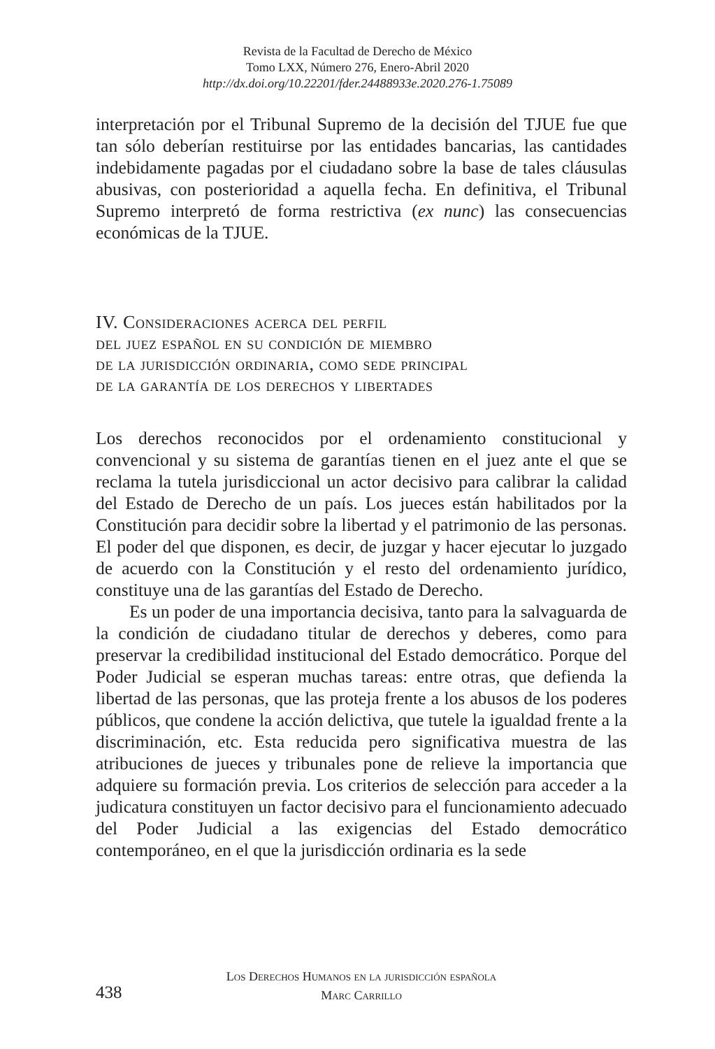Revista de la Facultad de Derecho de México
Tomo LXX, Número 276, Enero-Abril 2020
http://dx.doi.org/10.22201/fder.24488933e.2020.276-1.75089
interpretación por el Tribunal Supremo de la decisión del TJUE fue que tan sólo deberían restituirse por las entidades bancarias, las cantidades indebidamente pagadas por el ciudadano sobre la base de tales cláusulas abusivas, con posterioridad a aquella fecha. En definitiva, el Tribunal Supremo interpretó de forma restrictiva (ex nunc) las consecuencias económicas de la TJUE.
IV. Consideraciones acerca del perfil
del juez español en su condición de miembro
de la jurisdicción ordinaria, como sede principal
de la garantía de los derechos y libertades
Los derechos reconocidos por el ordenamiento constitucional y convencional y su sistema de garantías tienen en el juez ante el que se reclama la tutela jurisdiccional un actor decisivo para calibrar la calidad del Estado de Derecho de un país. Los jueces están habilitados por la Constitución para decidir sobre la libertad y el patrimonio de las personas. El poder del que disponen, es decir, de juzgar y hacer ejecutar lo juzgado de acuerdo con la Constitución y el resto del ordenamiento jurídico, constituye una de las garantías del Estado de Derecho.
Es un poder de una importancia decisiva, tanto para la salvaguarda de la condición de ciudadano titular de derechos y deberes, como para preservar la credibilidad institucional del Estado democrático. Porque del Poder Judicial se esperan muchas tareas: entre otras, que defienda la libertad de las personas, que las proteja frente a los abusos de los poderes públicos, que condene la acción delictiva, que tutele la igualdad frente a la discriminación, etc. Esta reducida pero significativa muestra de las atribuciones de jueces y tribunales pone de relieve la importancia que adquiere su formación previa. Los criterios de selección para acceder a la judicatura constituyen un factor decisivo para el funcionamiento adecuado del Poder Judicial a las exigencias del Estado democrático contemporáneo, en el que la jurisdicción ordinaria es la sede
Los Derechos Humanos en la jurisdicción española
438
Marc Carrillo